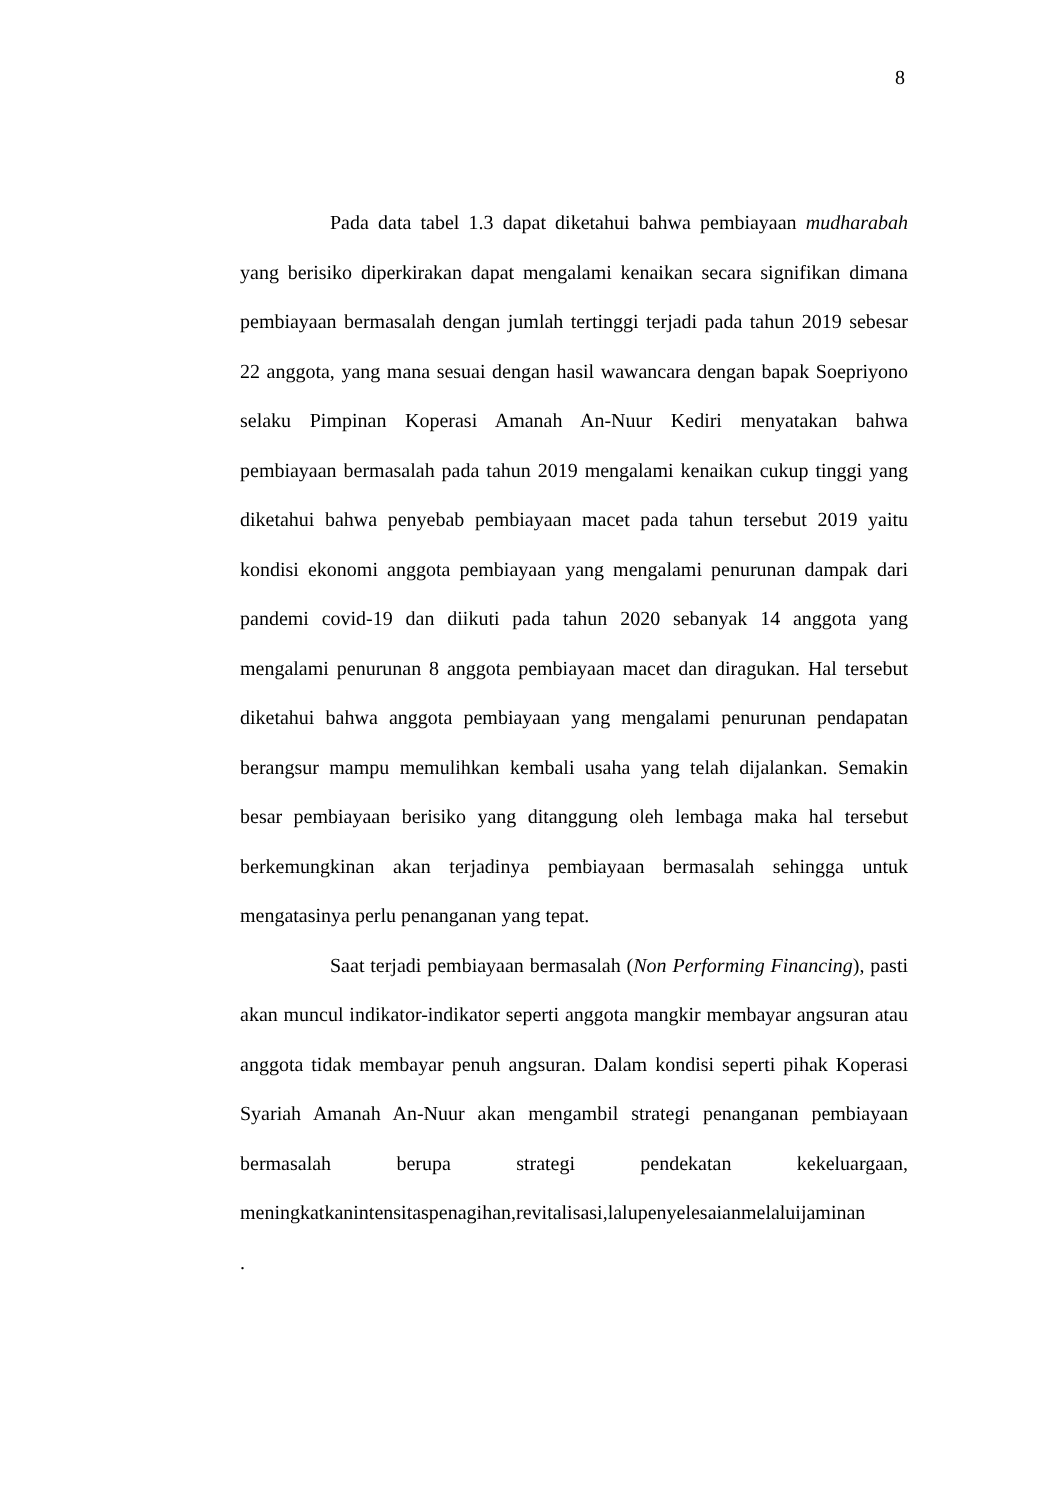8
Pada data tabel 1.3 dapat diketahui bahwa pembiayaan mudharabah yang berisiko diperkirakan dapat mengalami kenaikan secara signifikan dimana pembiayaan bermasalah dengan jumlah tertinggi terjadi pada tahun 2019 sebesar 22 anggota, yang mana sesuai dengan hasil wawancara dengan bapak Soepriyono selaku Pimpinan Koperasi Amanah An-Nuur Kediri menyatakan bahwa pembiayaan bermasalah pada tahun 2019 mengalami kenaikan cukup tinggi yang diketahui bahwa penyebab pembiayaan macet pada tahun tersebut 2019 yaitu kondisi ekonomi anggota pembiayaan yang mengalami penurunan dampak dari pandemi covid-19 dan diikuti pada tahun 2020 sebanyak 14 anggota yang mengalami penurunan 8 anggota pembiayaan macet dan diragukan. Hal tersebut diketahui bahwa anggota pembiayaan yang mengalami penurunan pendapatan berangsur mampu memulihkan kembali usaha yang telah dijalankan. Semakin besar pembiayaan berisiko yang ditanggung oleh lembaga maka hal tersebut berkemungkinan akan terjadinya pembiayaan bermasalah sehingga untuk mengatasinya perlu penanganan yang tepat.
Saat terjadi pembiayaan bermasalah (Non Performing Financing), pasti akan muncul indikator-indikator seperti anggota mangkir membayar angsuran atau anggota tidak membayar penuh angsuran. Dalam kondisi seperti pihak Koperasi Syariah Amanah An-Nuur akan mengambil strategi penanganan pembiayaan bermasalah berupa strategi pendekatan kekeluargaan, meningkatkanintensitaspenagihan,revitalisasi,lalupenyelesaianmelaluijaminan
.